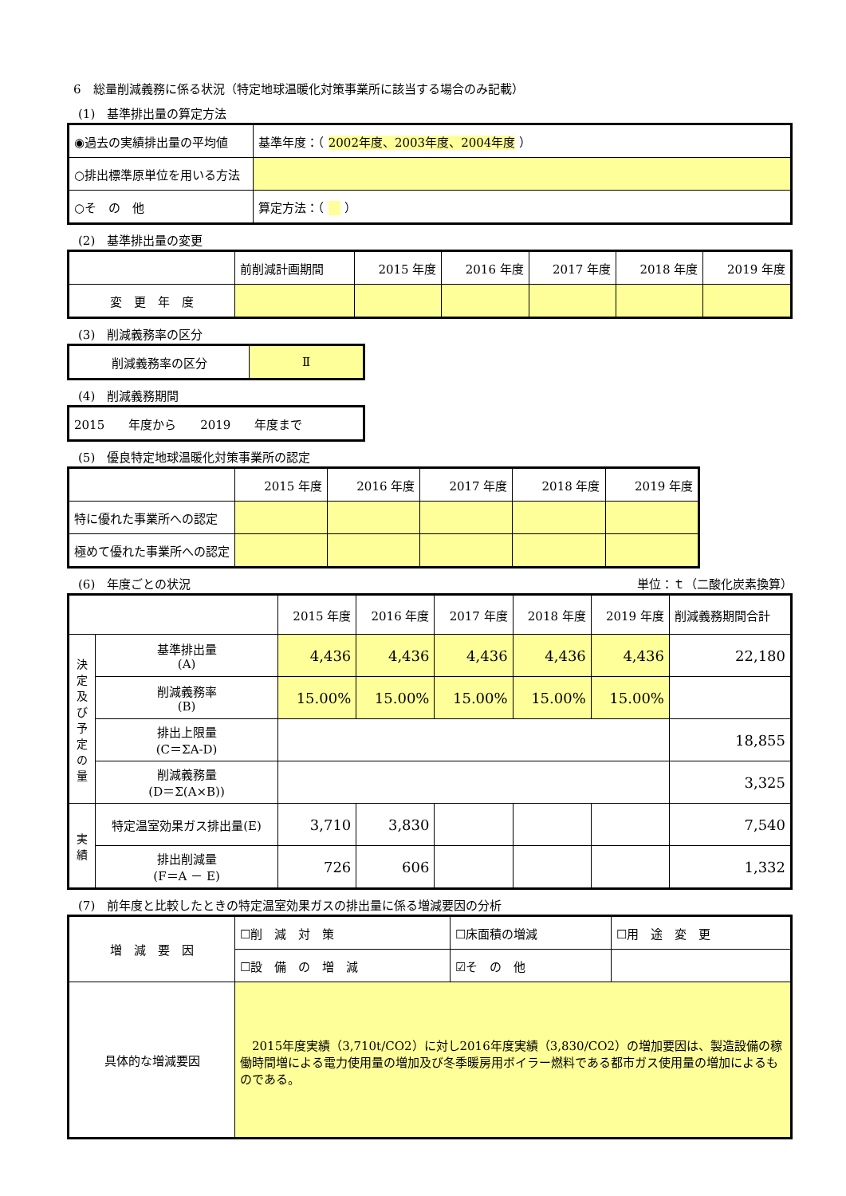6　総量削減義務に係る状況（特定地球温暖化対策事業所に該当する場合のみ記載）
(1)　基準排出量の算定方法
| ◉過去の実績排出量の平均値 | 基準年度：（ 2002年度、2003年度、2004年度 ） |
| ○排出標準原単位を用いる方法 | |
| ○そ の 他 | 算定方法：（ ） |
(2)　基準排出量の変更
| | 前削減計画期間 | 2015 年度 | 2016 年度 | 2017 年度 | 2018 年度 | 2019 年度 |
| 変 更 年 度 | | | | | | |
(3)　削減義務率の区分
| 削減義務率の区分 | Ⅱ |
(4)　削減義務期間
| 2015 年度から 2019 年度まで |
(5)　優良特定地球温暖化対策事業所の認定
| | 2015 年度 | 2016 年度 | 2017 年度 | 2018 年度 | 2019 年度 |
| 特に優れた事業所への認定 | | | | | |
| 極めて優れた事業所への認定 | | | | | |
(6)　年度ごとの状況 単位：ｔ（二酸化炭素換算）
| | | 2015 年度 | 2016 年度 | 2017 年度 | 2018 年度 | 2019 年度 | 削減義務期間合計 |
| 決定及び予定の量 | 基準排出量 (A) | 4,436 | 4,436 | 4,436 | 4,436 | 4,436 | 22,180 |
| | 削減義務率 (B) | 15.00% | 15.00% | 15.00% | 15.00% | 15.00% | |
| | 排出上限量 (C＝ΣA-D) | | | | | | 18,855 |
| | 削減義務量 (D＝Σ(A×B)) | | | | | | 3,325 |
| 実績 | 特定温室効果ガス排出量(E) | 3,710 | 3,830 | | | | 7,540 |
| | 排出削減量 (F＝A － E) | 726 | 606 | | | | 1,332 |
(7)　前年度と比較したときの特定温室効果ガスの排出量に係る増減要因の分析
| 増 減 要 因 | ☐削 減 対 策 | ☐床面積の増減 | ☐用 途 変 更 |
| | ☐設 備 の 増 減 | ☑そ の 他 | |
| 具体的な増減要因 | 2015年度実績（3,710t/CO2）に対し2016年度実績（3,830/CO2）の増加要因は、製造設備の稼働時間増による電力使用量の増加及び冬季暖房用ボイラー燃料である都市ガス使用量の増加によるものである。 | | |